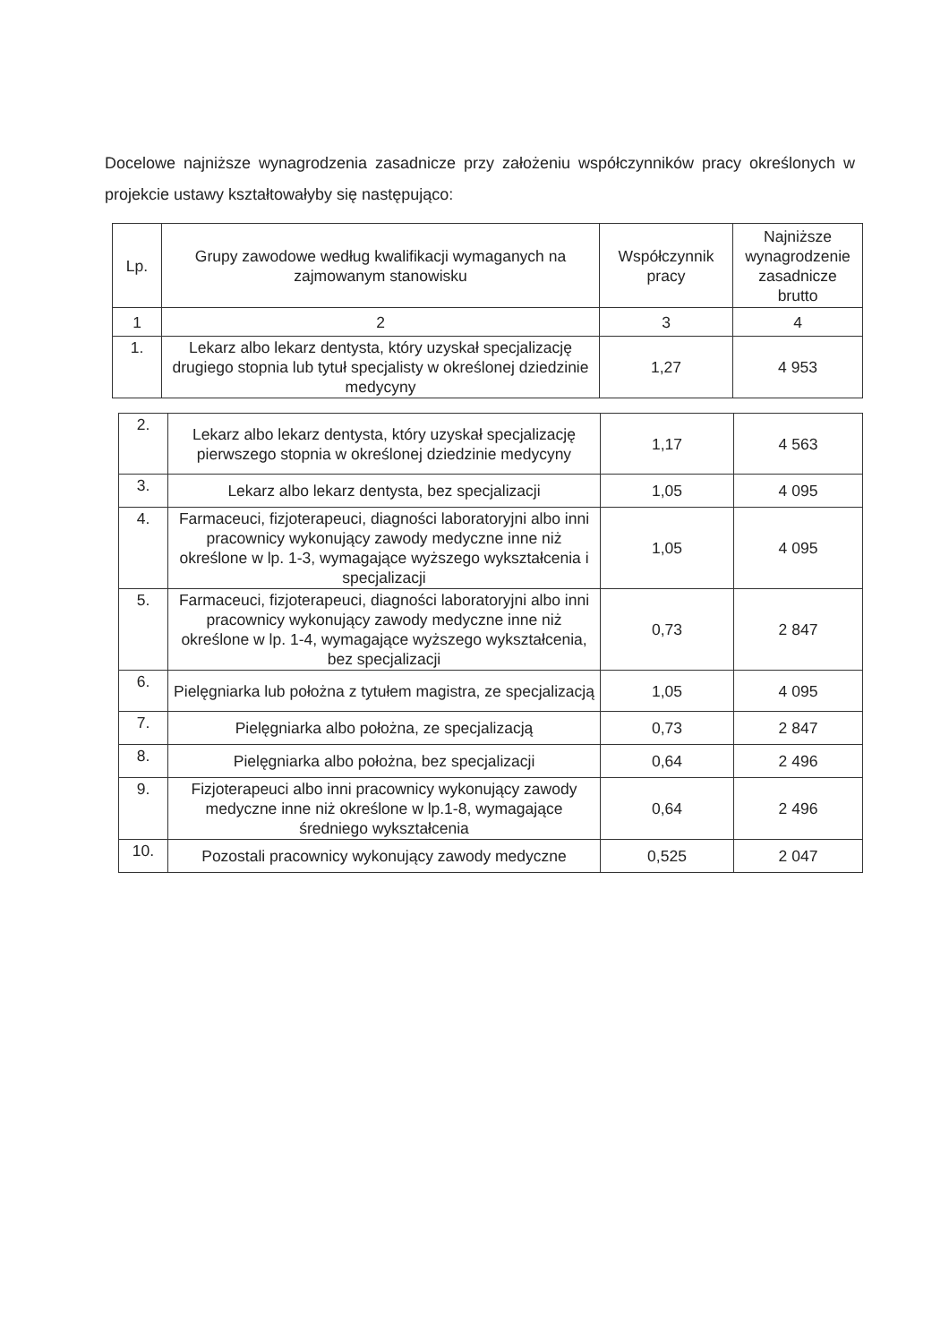Docelowe najniższe wynagrodzenia zasadnicze przy założeniu współczynników pracy określonych w projekcie ustawy kształtowałyby się następująco:
| Lp. | Grupy zawodowe według kwalifikacji wymaganych na zajmowanym stanowisku | Współczynnik pracy | Najniższe wynagrodzenie zasadnicze brutto |
| --- | --- | --- | --- |
| 1 | 2 | 3 | 4 |
| 1. | Lekarz albo lekarz dentysta, który uzyskał specjalizację drugiego stopnia lub tytuł specjalisty w określonej dziedzinie medycyny | 1,27 | 4 953 |
| 2. | Lekarz albo lekarz dentysta, który uzyskał specjalizację pierwszego stopnia w określonej dziedzinie medycyny | 1,17 | 4 563 |
| 3. | Lekarz albo lekarz dentysta, bez specjalizacji | 1,05 | 4 095 |
| 4. | Farmaceuci, fizjoterapeuci, diagności laboratoryjni albo inni pracownicy wykonujący zawody medyczne inne niż określone w lp. 1-3, wymagające wyższego wykształcenia i specjalizacji | 1,05 | 4 095 |
| 5. | Farmaceuci, fizjoterapeuci, diagności laboratoryjni albo inni pracownicy wykonujący zawody medyczne inne niż określone w lp. 1-4, wymagające wyższego wykształcenia, bez specjalizacji | 0,73 | 2 847 |
| 6. | Pielęgniarka lub położna z tytułem magistra, ze specjalizacją | 1,05 | 4 095 |
| 7. | Pielęgniarka albo położna, ze specjalizacją | 0,73 | 2 847 |
| 8. | Pielęgniarka albo położna, bez specjalizacji | 0,64 | 2 496 |
| 9. | Fizjoterapeuci albo inni pracownicy wykonujący zawody medyczne inne niż określone w lp.1-8, wymagające średniego wykształcenia | 0,64 | 2 496 |
| 10. | Pozostali pracownicy wykonujący zawody medyczne | 0,525 | 2 047 |